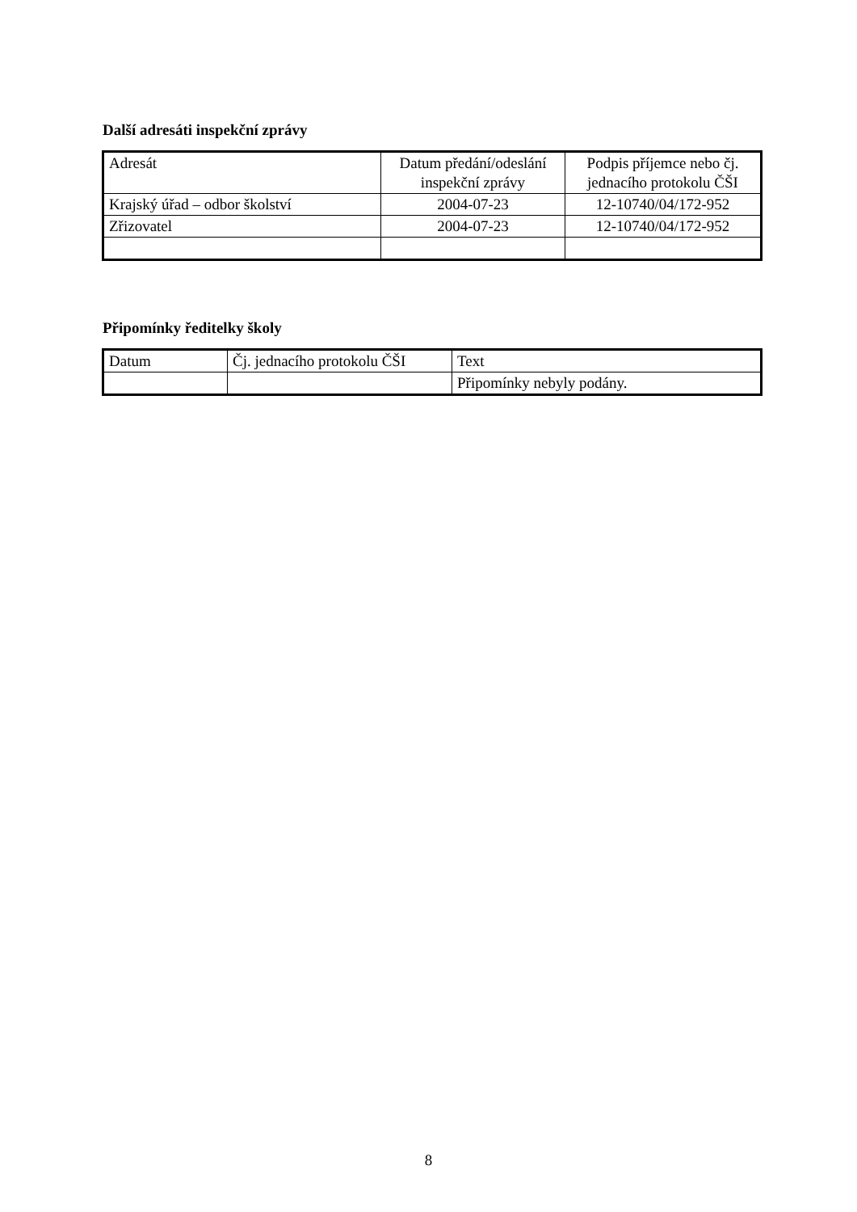Další adresáti inspekční zprávy
| Adresát | Datum předání/odeslání inspekční zprávy | Podpis příjemce nebo čj. jednacího protokolu ČŠI |
| Krajský úřad – odbor školství | 2004-07-23 | 12-10740/04/172-952 |
| Zřizovatel | 2004-07-23 | 12-10740/04/172-952 |
Připomínky ředitelky školy
| Datum | Čj. jednacího protokolu ČŠI | Text |
| | | Připomínky nebyly podány. |
8